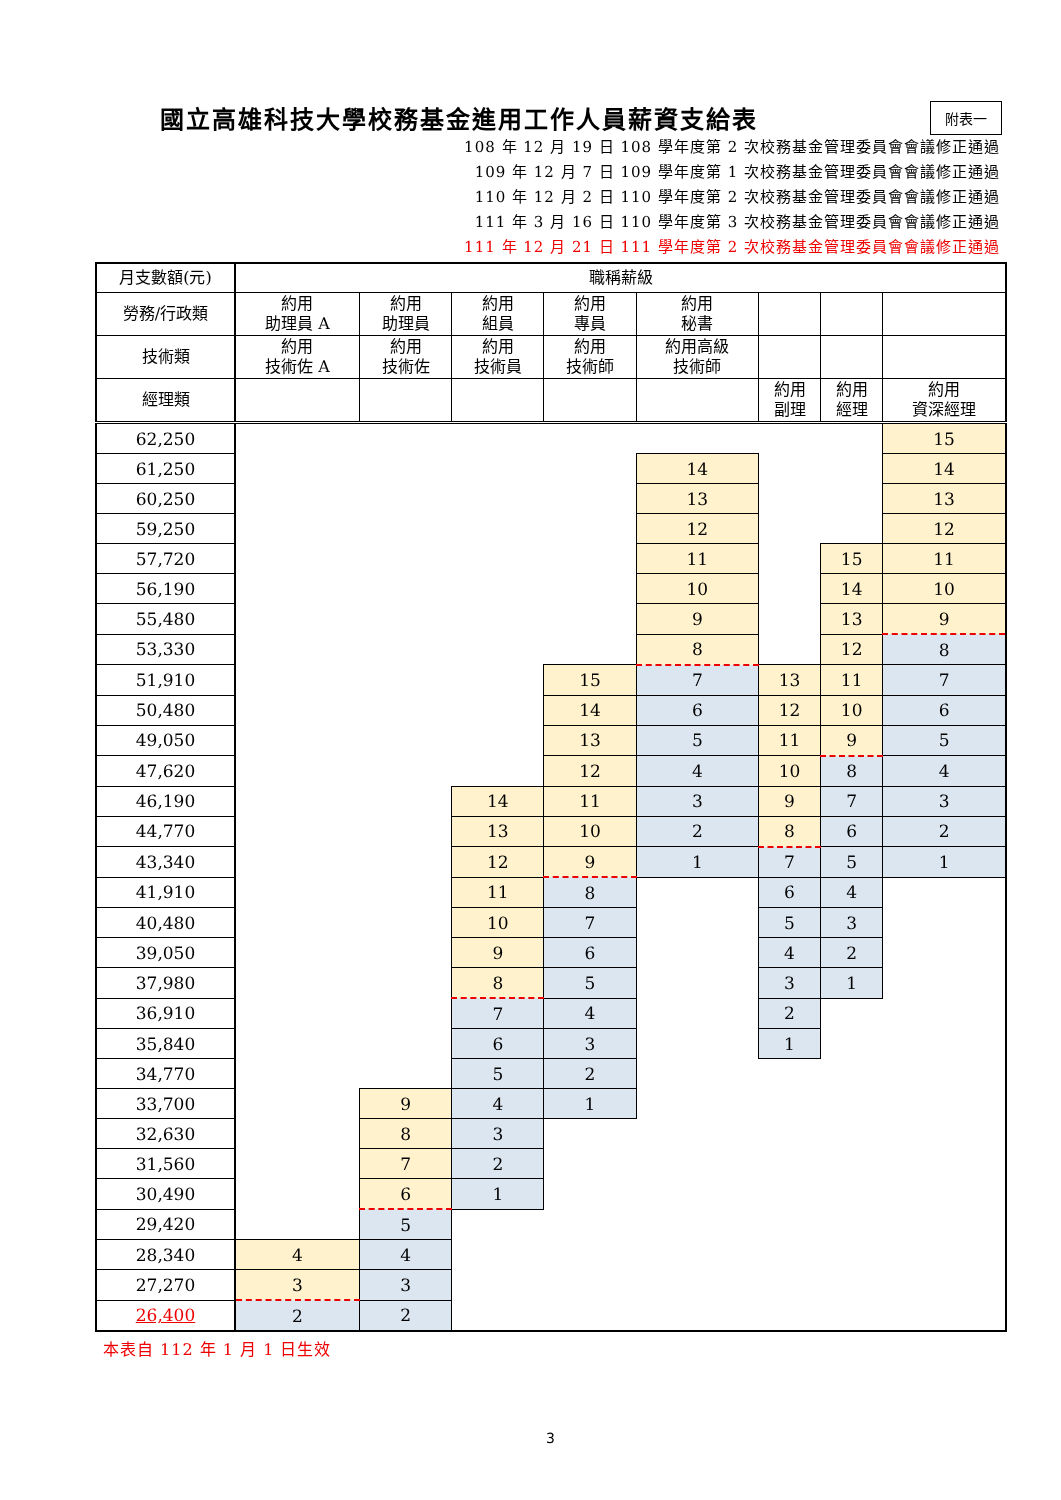國立高雄科技大學校務基金進用工作人員薪資支給表
附表一
108 年 12 月 19 日 108 學年度第 2 次校務基金管理委員會會議修正通過
109 年 12 月 7 日 109 學年度第 1 次校務基金管理委員會會議修正通過
110 年 12 月 2 日 110 學年度第 2 次校務基金管理委員會會議修正通過
111 年 3 月 16 日 110 學年度第 3 次校務基金管理委員會會議修正通過
111 年 12 月 21 日 111 學年度第 2 次校務基金管理委員會會議修正通過
| 月支數額(元) | 職稱薪級 | | | | | | | |
| --- | --- | --- | --- | --- | --- | --- | --- | --- |
| 勞務/行政類 | 約用 助理員 A | 約用 助理員 | 約用 組員 | 約用 專員 | 約用 秘書 | | | |
| 技術類 | 約用 技術佐 A | 約用 技術佐 | 約用 技術員 | 約用 技術師 | 約用高級 技術師 | | | |
| 經理類 | | | | | | 約用 副理 | 約用 經理 | 約用 資深經理 |
| 62,250 | | | | | | | | 15 |
| 61,250 | | | | | 14 | | | 14 |
| 60,250 | | | | | 13 | | | 13 |
| 59,250 | | | | | 12 | | | 12 |
| 57,720 | | | | | 11 | | 15 | 11 |
| 56,190 | | | | | 10 | | 14 | 10 |
| 55,480 | | | | | 9 | | 13 | 9 |
| 53,330 | | | | | 8 | | 12 | 8 |
| 51,910 | | | | 15 | 7 | 13 | 11 | 7 |
| 50,480 | | | | 14 | 6 | 12 | 10 | 6 |
| 49,050 | | | | 13 | 5 | 11 | 9 | 5 |
| 47,620 | | | | 12 | 4 | 10 | 8 | 4 |
| 46,190 | | | 14 | 11 | 3 | 9 | 7 | 3 |
| 44,770 | | | 13 | 10 | 2 | 8 | 6 | 2 |
| 43,340 | | | 12 | 9 | 1 | 7 | 5 | 1 |
| 41,910 | | | 11 | 8 | | 6 | 4 | |
| 40,480 | | | 10 | 7 | | 5 | 3 | |
| 39,050 | | | 9 | 6 | | 4 | 2 | |
| 37,980 | | | 8 | 5 | | 3 | 1 | |
| 36,910 | | | 7 | 4 | | 2 | | |
| 35,840 | | | 6 | 3 | | 1 | | |
| 34,770 | | | 5 | 2 | | | | |
| 33,700 | | 9 | 4 | 1 | | | | |
| 32,630 | | 8 | 3 | | | | | |
| 31,560 | | 7 | 2 | | | | | |
| 30,490 | | 6 | 1 | | | | | |
| 29,420 | | 5 | | | | | | |
| 28,340 | 4 | 4 | | | | | | |
| 27,270 | 3 | 3 | | | | | | |
| 26,400 | 2 | 2 | | | | | | |
本表自 112 年 1 月 1 日生效
3